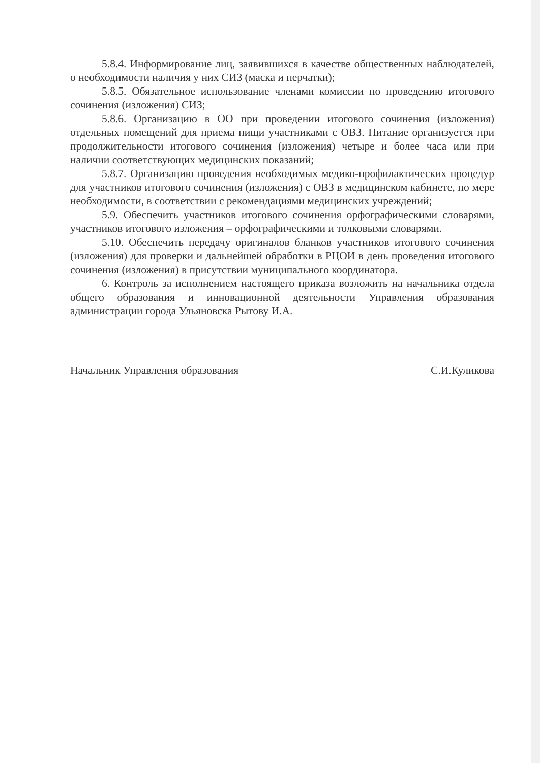5.8.4. Информирование лиц, заявившихся в качестве общественных наблюдателей, о необходимости наличия у них СИЗ (маска и перчатки);
5.8.5. Обязательное использование членами комиссии по проведению итогового сочинения (изложения) СИЗ;
5.8.6. Организацию в ОО при проведении итогового сочинения (изложения) отдельных помещений для приема пищи участниками с ОВЗ. Питание организуется при продолжительности итогового сочинения (изложения) четыре и более часа или при наличии соответствующих медицинских показаний;
5.8.7. Организацию проведения необходимых медико-профилактических процедур для участников итогового сочинения (изложения) с ОВЗ в медицинском кабинете, по мере необходимости, в соответствии с рекомендациями медицинских учреждений;
5.9. Обеспечить участников итогового сочинения орфографическими словарями, участников итогового изложения – орфографическими и толковыми словарями.
5.10. Обеспечить передачу оригиналов бланков участников итогового сочинения (изложения) для проверки и дальнейшей обработки в РЦОИ в день проведения итогового сочинения (изложения) в присутствии муниципального координатора.
6. Контроль за исполнением настоящего приказа возложить на начальника отдела общего образования и инновационной деятельности Управления образования администрации города Ульяновска Рытову И.А.
Начальник Управления образования С.И.Куликова